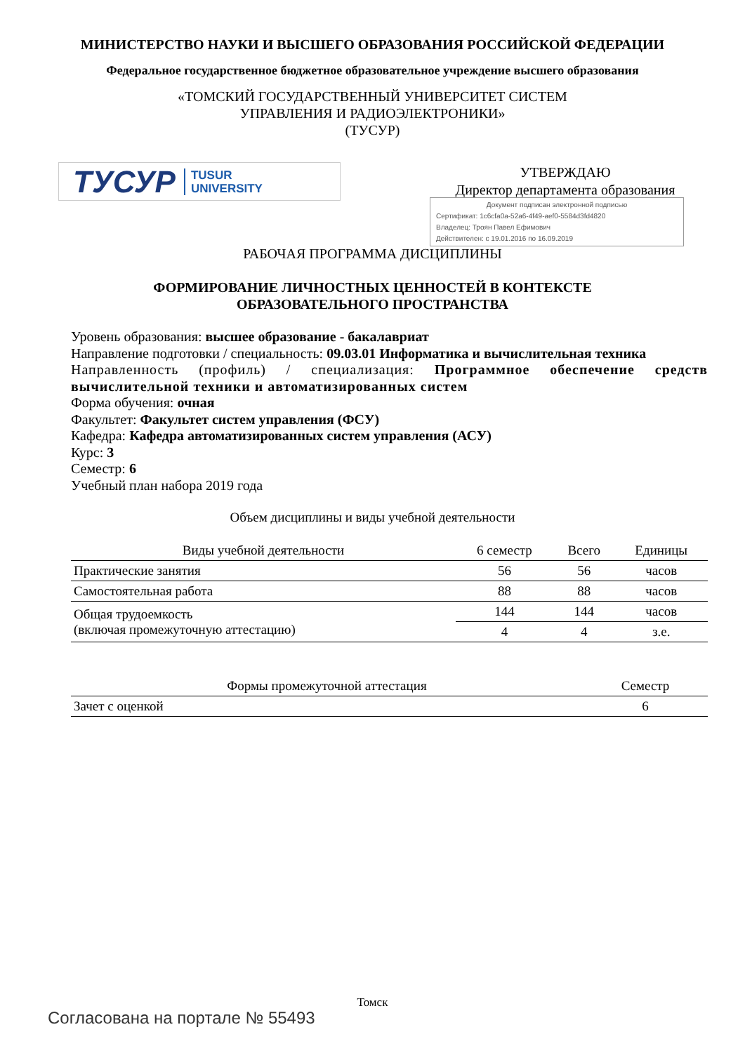МИНИСТЕРСТВО НАУКИ И ВЫСШЕГО ОБРАЗОВАНИЯ РОССИЙСКОЙ ФЕДЕРАЦИИ
Федеральное государственное бюджетное образовательное учреждение высшего образования
«ТОМСКИЙ ГОСУДАРСТВЕННЫЙ УНИВЕРСИТЕТ СИСТЕМ
УПРАВЛЕНИЯ И РАДИОЭЛЕКТРОНИКИ»
(ТУСУР)
ТУСУР TUSUR
UNIVERSITY
УТВЕРЖДАЮ
Директор департамента образования
Документ подписан электронной подписью
Сертификат: 1c6cfa0a-52a6-4f49-aef0-5584d3fd4820
Владелец: Троян Павел Ефимович
Действителен: с 19.01.2016 по 16.09.2019
РАБОЧАЯ ПРОГРАММА ДИСЦИПЛИНЫ
ФОРМИРОВАНИЕ ЛИЧНОСТНЫХ ЦЕННОСТЕЙ В КОНТЕКСТЕ
ОБРАЗОВАТЕЛЬНОГО ПРОСТРАНСТВА
Уровень образования: высшее образование - бакалавриат
Направление подготовки / специальность: 09.03.01 Информатика и вычислительная техника
Направленность (профиль) / специализация: Программное обеспечение средств вычислительной техники и автоматизированных систем
Форма обучения: очная
Факультет: Факультет систем управления (ФСУ)
Кафедра: Кафедра автоматизированных систем управления (АСУ)
Курс: 3
Семестр: 6
Учебный план набора 2019 года
Объем дисциплины и виды учебной деятельности
| Виды учебной деятельности | 6 семестр | Всего | Единицы |
| --- | --- | --- | --- |
| Практические занятия | 56 | 56 | часов |
| Самостоятельная работа | 88 | 88 | часов |
| Общая трудоемкость (включая промежуточную аттестацию) | 144 | 144 | часов |
| | 4 | 4 | з.е. |
| Формы промежуточной аттестация | Семестр |
| --- | --- |
| Зачет с оценкой | 6 |
Томск
Согласована на портале № 55493